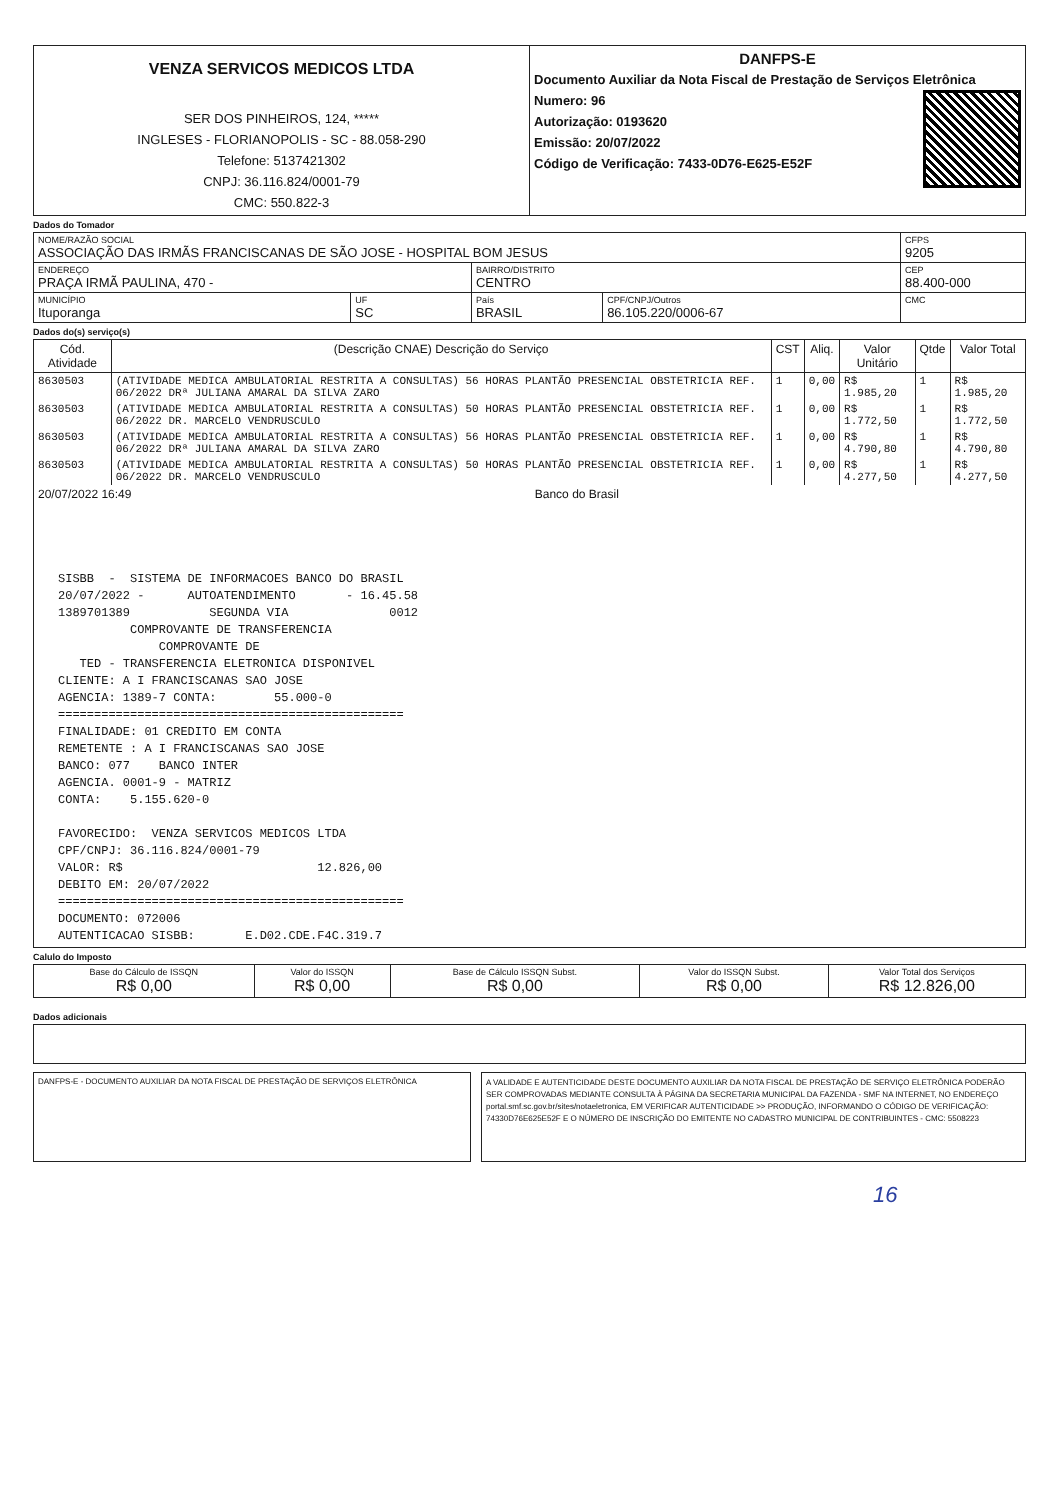| VENZA SERVICOS MEDICOS LTDA SER DOS PINHEIROS, 124, ***** INGLESES - FLORIANOPOLIS - SC - 88.058-290 Telefone: 5137421302 CNPJ: 36.116.824/0001-79 CMC: 550.822-3 | DANFPS-E Documento Auxiliar da Nota Fiscal de Prestação de Serviços Eletrônica Numero: 96 Autorização: 0193620 Emissão: 20/07/2022 Código de Verificação: 7433-0D76-E625-E52F |
Dados do Tomador
| NOME/RAZÃO SOCIAL ASSOCIAÇÃO DAS IRMÃS FRANCISCANAS DE SÃO JOSE - HOSPITAL BOM JESUS | | | | CFPS 9205 |
| ENDEREÇO PRAÇA IRMÃ PAULINA, 470 - | | BAIRRO/DISTRITO CENTRO | | CEP 88.400-000 |
| MUNICÍPIO Ituporanga | UF SC | País BRASIL | CPF/CNPJ/Outros 86.105.220/0006-67 | CMC |
Dados do(s) serviço(s)
| Cód. Atividade | (Descrição CNAE) Descrição do Serviço | CST | Aliq. | Valor Unitário | Qtde | Valor Total |
| --- | --- | --- | --- | --- | --- | --- |
| 8630503 | (ATIVIDADE MEDICA AMBULATORIAL RESTRITA A CONSULTAS) 56 HORAS PLANTÃO PRESENCIAL OBSTETRICIA REF. 06/2022 DRª JULIANA AMARAL DA SILVA ZARO | 1 | 0,00 | R$ 1.985,20 | 1 | R$ 1.985,20 |
| 8630503 | (ATIVIDADE MEDICA AMBULATORIAL RESTRITA A CONSULTAS) 50 HORAS PLANTÃO PRESENCIAL OBSTETRICIA REF. 06/2022 DR. MARCELO VENDRUSCULO | 1 | 0,00 | R$ 1.772,50 | 1 | R$ 1.772,50 |
| 8630503 | (ATIVIDADE MEDICA AMBULATORIAL RESTRITA A CONSULTAS) 56 HORAS PLANTÃO PRESENCIAL OBSTETRICIA REF. 06/2022 DRª JULIANA AMARAL DA SILVA ZARO | 1 | 0,00 | R$ 4.790,80 | 1 | R$ 4.790,80 |
| 8630503 | (ATIVIDADE MEDICA AMBULATORIAL RESTRITA A CONSULTAS) 50 HORAS PLANTÃO PRESENCIAL OBSTETRICIA REF. 06/2022 DR. MARCELO VENDRUSCULO | 1 | 0,00 | R$ 4.277,50 | 1 | R$ 4.277,50 |
| 20/07/2022 16:49 Banco do Brasil SISBB - SISTEMA DE INFORMACOES BANCO DO BRASIL 20/07/2022 - AUTOATENDIMENTO - 16.45.58 1389701389 SEGUNDA VIA 0012 COMPROVANTE DE TRANSFERENCIA COMPROVANTE DE TED - TRANSFERENCIA ELETRONICA DISPONIVEL CLIENTE: A I FRANCISCANAS SAO JOSE AGENCIA: 1389-7 CONTA: 55.000-0 ================================================ FINALIDADE: 01 CREDITO EM CONTA REMETENTE : A I FRANCISCANAS SAO JOSE BANCO: 077 BANCO INTER AGENCIA. 0001-9 - MATRIZ CONTA: 5.155.620-0 FAVORECIDO: VENZA SERVICOS MEDICOS LTDA CPF/CNPJ: 36.116.824/0001-79 VALOR: R$ 12.826,00 DEBITO EM: 20/07/2022 ================================================ DOCUMENTO: 072006 AUTENTICACAO SISBB: E.D02.CDE.F4C.319.7 | | | | | | |
Calulo do Imposto
| Base do Cálculo de ISSQN R$ 0,00 | Valor do ISSQN R$ 0,00 | Base de Cálculo ISSQN Subst. R$ 0,00 | Valor do ISSQN Subst. R$ 0,00 | Valor Total dos Serviços R$ 12.826,00 |
Dados adicionais
DANFPS-E - DOCUMENTO AUXILIAR DA NOTA FISCAL DE PRESTAÇÃO DE SERVIÇOS ELETRÔNICA
A VALIDADE E AUTENTICIDADE DESTE DOCUMENTO AUXILIAR DA NOTA FISCAL DE PRESTAÇÃO DE SERVIÇO ELETRÔNICA PODERÃO SER COMPROVADAS MEDIANTE CONSULTA À PÁGINA DA SECRETARIA MUNICIPAL DA FAZENDA - SMF NA INTERNET, NO ENDEREÇO portal.smf.sc.gov.br/sites/notaeletronica, EM VERIFICAR AUTENTICIDADE >> PRODUÇÃO, INFORMANDO O CÓDIGO DE VERIFICAÇÃO: 74330D76E625E52F E O NÚMERO DE INSCRIÇÃO DO EMITENTE NO CADASTRO MUNICIPAL DE CONTRIBUINTES - CMC: 5508223
16